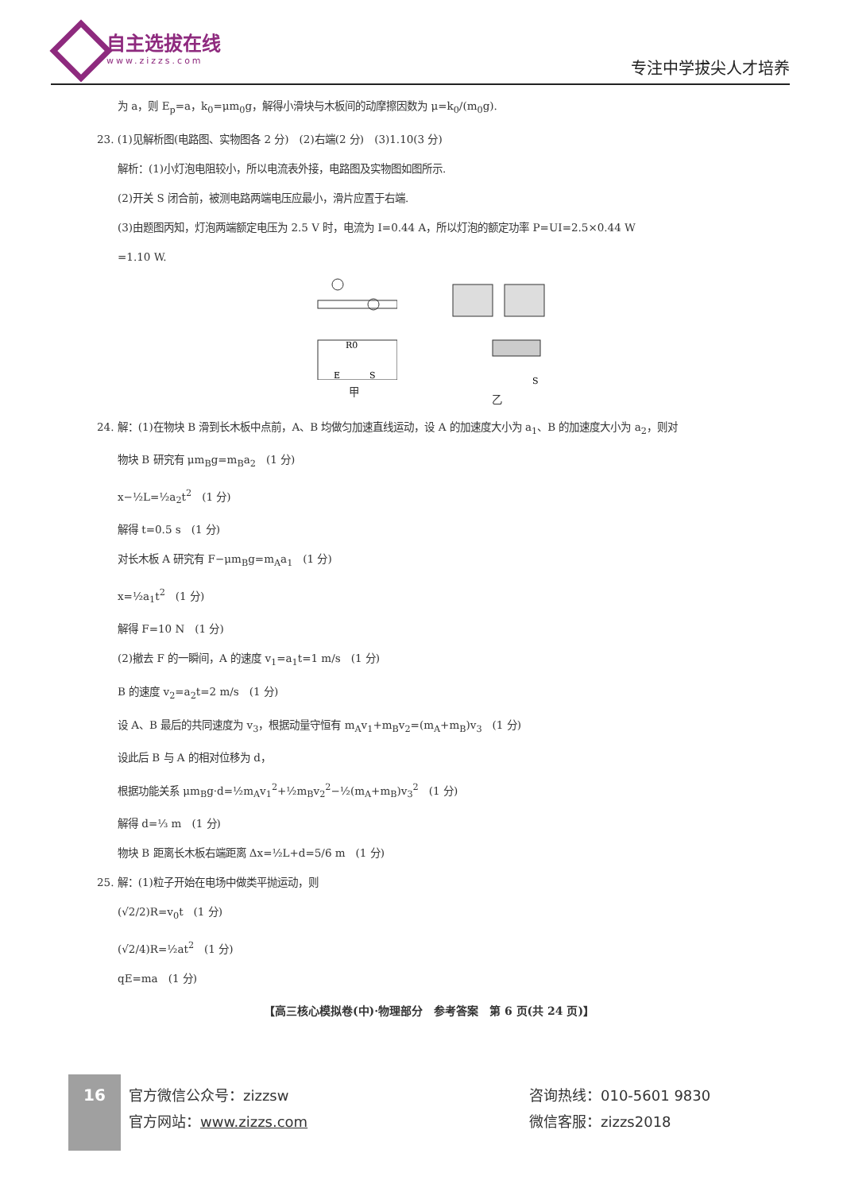自主选拔在线
www.zizzs.com
专注中学拔尖人才培养
为 a，则 E<sub>p</sub>=a，k<sub>0</sub>=μm<sub>0</sub>g，解得小滑块与木板间的动摩擦因数为 μ=k<sub>0</sub>/(m<sub>0</sub>g).
23. (1)见解析图(电路图、实物图各 2 分)　(2)右端(2 分)　(3)1.10(3 分)
解析：(1)小灯泡电阻较小，所以电流表外接，电路图及实物图如图所示.
(2)开关 S 闭合前，被测电路两端电压应最小，滑片应置于右端.
(3)由题图丙知，灯泡两端额定电压为 2.5 V 时，电流为 I=0.44 A，所以灯泡的额定功率 P=UI=2.5×0.44 W
=1.10 W.
R0
E
S
甲
S
乙
24. 解：(1)在物块 B 滑到长木板中点前，A、B 均做匀加速直线运动，设 A 的加速度大小为 a<sub>1</sub>、B 的加速度大小为 a<sub>2</sub>，则对
物块 B 研究有 μm<sub>B</sub>g=m<sub>B</sub>a<sub>2</sub>　(1 分)
x−½L=½a<sub>2</sub>t<sup>2</sup>　(1 分)
解得 t=0.5 s　(1 分)
对长木板 A 研究有 F−μm<sub>B</sub>g=m<sub>A</sub>a<sub>1</sub>　(1 分)
x=½a<sub>1</sub>t<sup>2</sup>　(1 分)
解得 F=10 N　(1 分)
(2)撤去 F 的一瞬间，A 的速度 v<sub>1</sub>=a<sub>1</sub>t=1 m/s　(1 分)
B 的速度 v<sub>2</sub>=a<sub>2</sub>t=2 m/s　(1 分)
设 A、B 最后的共同速度为 v<sub>3</sub>，根据动量守恒有 m<sub>A</sub>v<sub>1</sub>+m<sub>B</sub>v<sub>2</sub>=(m<sub>A</sub>+m<sub>B</sub>)v<sub>3</sub>　(1 分)
设此后 B 与 A 的相对位移为 d，
根据功能关系 μm<sub>B</sub>g·d=½m<sub>A</sub>v<sub>1</sub><sup>2</sup>+½m<sub>B</sub>v<sub>2</sub><sup>2</sup>−½(m<sub>A</sub>+m<sub>B</sub>)v<sub>3</sub><sup>2</sup>　(1 分)
解得 d=⅓ m　(1 分)
物块 B 距离长木板右端距离 Δx=½L+d=5/6 m　(1 分)
25. 解：(1)粒子开始在电场中做类平抛运动，则
(√2/2)R=v<sub>0</sub>t　(1 分)
(√2/4)R=½at<sup>2</sup>　(1 分)
qE=ma　(1 分)
【高三核心模拟卷(中)·物理部分　参考答案　第 6 页(共 24 页)】
16
官方微信公众号：zizzsw
官方网站：www.zizzs.com
咨询热线：010-5601 9830
微信客服：zizzs2018